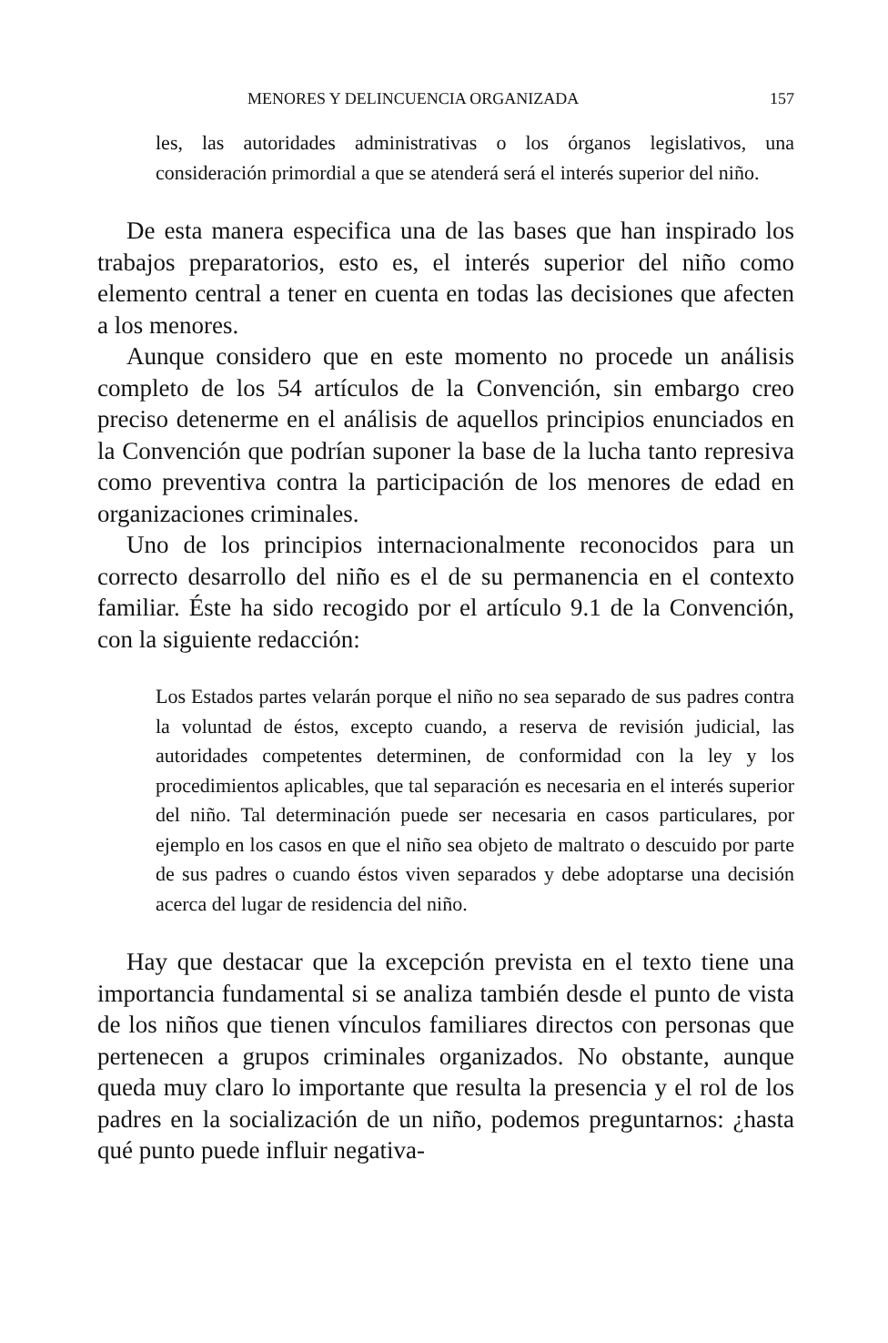MENORES Y DELINCUENCIA ORGANIZADA 157
les, las autoridades administrativas o los órganos legislativos, una consideración primordial a que se atenderá será el interés superior del niño.
De esta manera especifica una de las bases que han inspirado los trabajos preparatorios, esto es, el interés superior del niño como elemento central a tener en cuenta en todas las decisiones que afecten a los menores.
Aunque considero que en este momento no procede un análisis completo de los 54 artículos de la Convención, sin embargo creo preciso detenerme en el análisis de aquellos principios enunciados en la Convención que podrían suponer la base de la lucha tanto represiva como preventiva contra la participación de los menores de edad en organizaciones criminales.
Uno de los principios internacionalmente reconocidos para un correcto desarrollo del niño es el de su permanencia en el contexto familiar. Éste ha sido recogido por el artículo 9.1 de la Convención, con la siguiente redacción:
Los Estados partes velarán porque el niño no sea separado de sus padres contra la voluntad de éstos, excepto cuando, a reserva de revisión judicial, las autoridades competentes determinen, de conformidad con la ley y los procedimientos aplicables, que tal separación es necesaria en el interés superior del niño. Tal determinación puede ser necesaria en casos particulares, por ejemplo en los casos en que el niño sea objeto de maltrato o descuido por parte de sus padres o cuando éstos viven separados y debe adoptarse una decisión acerca del lugar de residencia del niño.
Hay que destacar que la excepción prevista en el texto tiene una importancia fundamental si se analiza también desde el punto de vista de los niños que tienen vínculos familiares directos con personas que pertenecen a grupos criminales organizados. No obstante, aunque queda muy claro lo importante que resulta la presencia y el rol de los padres en la socialización de un niño, podemos preguntarnos: ¿hasta qué punto puede influir negativa-